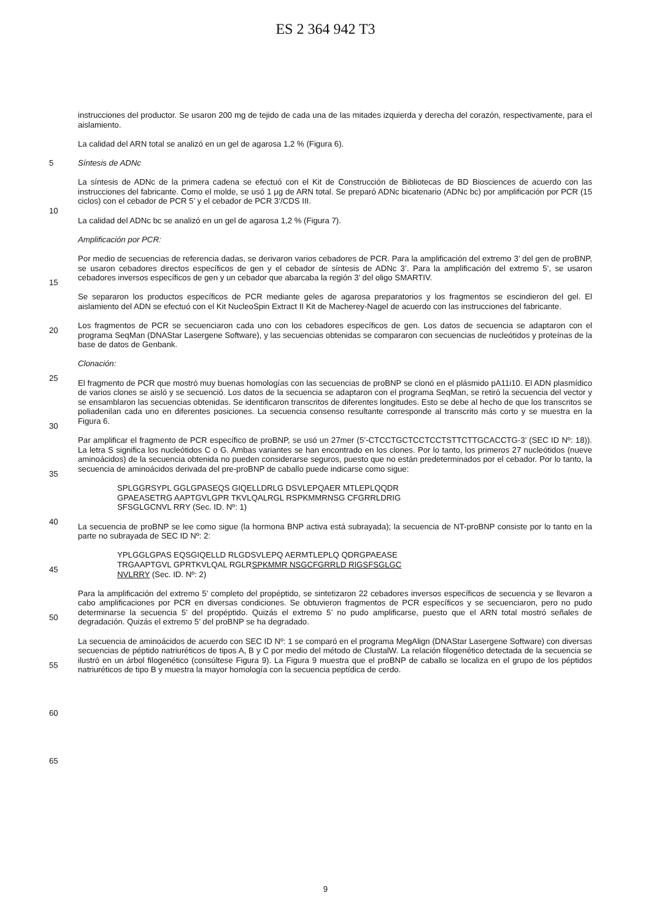ES 2 364 942 T3
instrucciones del productor. Se usaron 200 mg de tejido de cada una de las mitades izquierda y derecha del corazón, respectivamente, para el aislamiento.
La calidad del ARN total se analizó en un gel de agarosa 1,2 % (Figura 6).
Síntesis de ADNc
La síntesis de ADNc de la primera cadena se efectuó con el Kit de Construcción de Bibliotecas de BD Biosciences de acuerdo con las instrucciones del fabricante. Como el molde, se usó 1 μg de ARN total. Se preparó ADNc bicatenario (ADNc bc) por amplificación por PCR (15 ciclos) con el cebador de PCR 5’ y el cebador de PCR 3’/CDS III.
La calidad del ADNc bc se analizó en un gel de agarosa 1,2 % (Figura 7).
Amplificación por PCR:
Por medio de secuencias de referencia dadas, se derivaron varios cebadores de PCR. Para la amplificación del extremo 3’ del gen de proBNP, se usaron cebadores directos específicos de gen y el cebador de síntesis de ADNc 3’. Para la amplificación del extremo 5’, se usaron cebadores inversos específicos de gen y un cebador que abarcaba la región 3’ del oligo SMARTIV.
Se separaron los productos específicos de PCR mediante geles de agarosa preparatorios y los fragmentos se escindieron del gel. El aislamiento del ADN se efectuó con el Kit NucleoSpin Extract II Kit de Macherey-Nagel de acuerdo con las instrucciones del fabricante.
Los fragmentos de PCR se secuenciaron cada uno con los cebadores específicos de gen. Los datos de secuencia se adaptaron con el programa SeqMan (DNAStar Lasergene Software), y las secuencias obtenidas se compararon con secuencias de nucleótidos y proteínas de la base de datos de Genbank.
Clonación:
El fragmento de PCR que mostró muy buenas homologías con las secuencias de proBNP se clonó en el plásmido pA11i10. El ADN plasmídico de varios clones se aisló y se secuenció. Los datos de la secuencia se adaptaron con el programa SeqMan, se retiró la secuencia del vector y se ensamblaron las secuencias obtenidas. Se identificaron transcritos de diferentes longitudes. Esto se debe al hecho de que los transcritos se poliadenilan cada uno en diferentes posiciones. La secuencia consenso resultante corresponde al transcrito más corto y se muestra en la Figura 6.
Par amplificar el fragmento de PCR específico de proBNP, se usó un 27mer (5’-CTCCTGCTCCTCCTSTTCTTGCACCTG-3’ (SEC ID Nº: 18)). La letra S significa los nucleótidos C o G. Ambas variantes se han encontrado en los clones. Por lo tanto, los primeros 27 nucleótidos (nueve aminoácidos) de la secuencia obtenida no pueden considerarse seguros, puesto que no están predeterminados por el cebador. Por lo tanto, la secuencia de aminoácidos derivada del pre-proBNP de caballo puede indicarse como sigue:
SPLGGRSYPL GGLGPASEQS GIQELLDRLG DSVLEPQAER MTLEPLQQDR
GPAEASETRG AAPTGVLGPR TKVLQALRGL RSPKMMRNSG CFGRRLDRIG
SFSGLGCNVL RRY (Sec. ID. Nº: 1)
La secuencia de proBNP se lee como sigue (la hormona BNP activa está subrayada); la secuencia de NT-proBNP consiste por lo tanto en la parte no subrayada de SEC ID Nº: 2:
YPLGGLGPAS EQSGIQELLD RLGDSVLEPQ AERMTLEPLQ QDRGPAEASE
TRGAAPTGVL GPRTKVLQAL RGLRSPKMMR NSGCFGRRLD RIGSFSGLGC
NVLRRY (Sec. ID. Nº: 2)
Para la amplificación del extremo 5’ completo del propéptido, se sintetizaron 22 cebadores inversos específicos de secuencia y se llevaron a cabo amplificaciones por PCR en diversas condiciones. Se obtuvieron fragmentos de PCR específicos y se secuenciaron, pero no pudo determinarse la secuencia 5’ del propéptido. Quizás el extremo 5’ no pudo amplificarse, puesto que el ARN total mostró señales de degradación. Quizás el extremo 5’ del proBNP se ha degradado.
La secuencia de aminoácidos de acuerdo con SEC ID Nº: 1 se comparó en el programa MegAlign (DNAStar Lasergene Software) con diversas secuencias de péptido natriuréticos de tipos A, B y C por medio del método de ClustalW. La relación filogenético detectada de la secuencia se ilustró en un árbol filogenético (consúltese Figura 9). La Figura 9 muestra que el proBNP de caballo se localiza en el grupo de los péptidos natriuréticos de tipo B y muestra la mayor homología con la secuencia peptídica de cerdo.
5
10
15
20
25
30
35
40
45
50
55
60
65
9